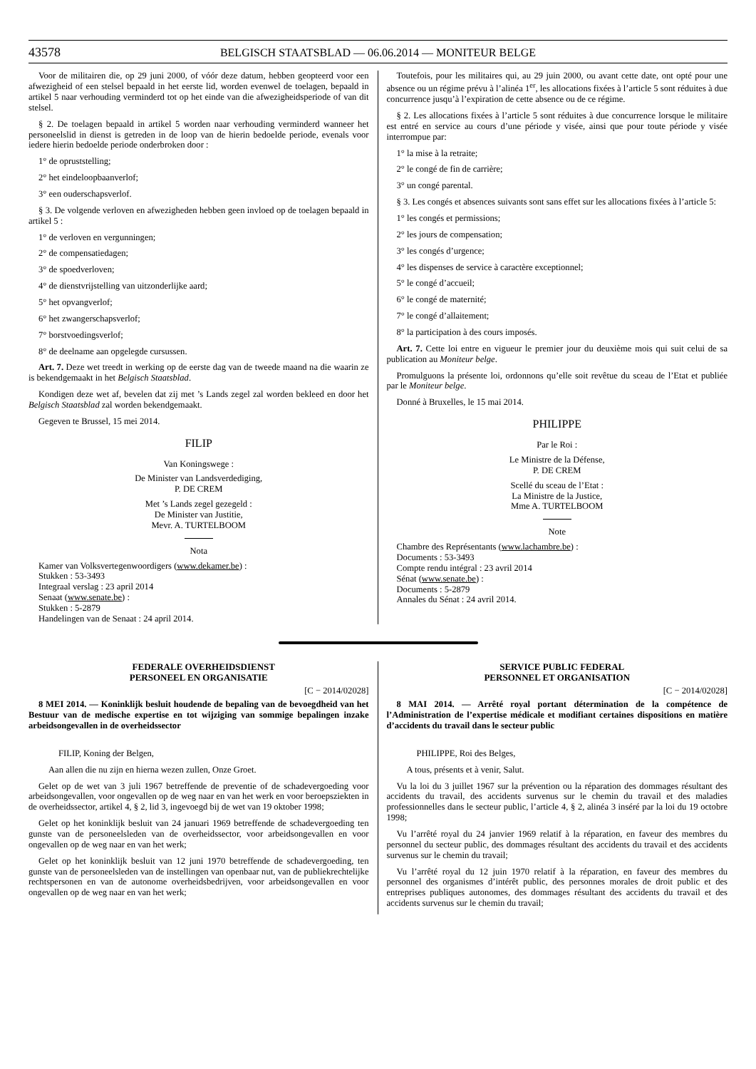43578 BELGISCH STAATSBLAD — 06.06.2014 — MONITEUR BELGE
Voor de militairen die, op 29 juni 2000, of vóór deze datum, hebben geopteerd voor een afwezigheid of een stelsel bepaald in het eerste lid, worden evenwel de toelagen, bepaald in artikel 5 naar verhouding verminderd tot op het einde van die afwezigheidsperiode of van dit stelsel.
§ 2. De toelagen bepaald in artikel 5 worden naar verhouding verminderd wanneer het personeelslid in dienst is getreden in de loop van de hierin bedoelde periode, evenals voor iedere hierin bedoelde periode onderbroken door :
1° de opruststelling;
2° het eindeloopbaanverlof;
3° een ouderschapsverlof.
§ 3. De volgende verloven en afwezigheden hebben geen invloed op de toelagen bepaald in artikel 5 :
1° de verloven en vergunningen;
2° de compensatiedagen;
3° de spoedverloven;
4° de dienstvrijstelling van uitzonderlijke aard;
5° het opvangverlof;
6° het zwangerschapsverlof;
7° borstvoedingsverlof;
8° de deelname aan opgelegde cursussen.
Art. 7. Deze wet treedt in werking op de eerste dag van de tweede maand na die waarin ze is bekendgemaakt in het Belgisch Staatsblad.
Kondigen deze wet af, bevelen dat zij met ’s Lands zegel zal worden bekleed en door het Belgisch Staatsblad zal worden bekendgemaakt.
Gegeven te Brussel, 15 mei 2014.
FILIP
Van Koningswege :
De Minister van Landsverdediging,
P. DE CREM
Met ’s Lands zegel gezegeld :
De Minister van Justitie,
Mevr. A. TURTELBOOM
Nota
Kamer van Volksvertegenwoordigers (www.dekamer.be) :
Stukken : 53-3493
Integraal verslag : 23 april 2014
Senaat (www.senate.be) :
Stukken : 5-2879
Handelingen van de Senaat : 24 april 2014.
Toutefois, pour les militaires qui, au 29 juin 2000, ou avant cette date, ont opté pour une absence ou un régime prévu à l’alinéa 1<sup>er</sup>, les allocations fixées à l’article 5 sont réduites à due concurrence jusqu’à l’expiration de cette absence ou de ce régime.
§ 2. Les allocations fixées à l’article 5 sont réduites à due concurrence lorsque le militaire est entré en service au cours d’une période y visée, ainsi que pour toute période y visée interrompue par:
1° la mise à la retraite;
2° le congé de fin de carrière;
3° un congé parental.
§ 3. Les congés et absences suivants sont sans effet sur les allocations fixées à l’article 5:
1° les congés et permissions;
2° les jours de compensation;
3° les congés d’urgence;
4° les dispenses de service à caractère exceptionnel;
5° le congé d’accueil;
6° le congé de maternité;
7° le congé d’allaitement;
8° la participation à des cours imposés.
Art. 7. Cette loi entre en vigueur le premier jour du deuxième mois qui suit celui de sa publication au Moniteur belge.
Promulguons la présente loi, ordonnons qu’elle soit revêtue du sceau de l’Etat et publiée par le Moniteur belge.
Donné à Bruxelles, le 15 mai 2014.
PHILIPPE
Par le Roi :
Le Ministre de la Défense,
P. DE CREM
Scellé du sceau de l’Etat :
La Ministre de la Justice,
Mme A. TURTELBOOM
Note
Chambre des Représentants (www.lachambre.be) :
Documents : 53-3493
Compte rendu intégral : 23 avril 2014
Sénat (www.senate.be) :
Documents : 5-2879
Annales du Sénat : 24 avril 2014.
FEDERALE OVERHEIDSDIENST
PERSONEEL EN ORGANISATIE
[C − 2014/02028]
8 MEI 2014. — Koninklijk besluit houdende de bepaling van de bevoegdheid van het Bestuur van de medische expertise en tot wijziging van sommige bepalingen inzake arbeidsongevallen in de overheidssector
FILIP, Koning der Belgen,
Aan allen die nu zijn en hierna wezen zullen, Onze Groet.
Gelet op de wet van 3 juli 1967 betreffende de preventie of de schadevergoeding voor arbeidsongevallen, voor ongevallen op de weg naar en van het werk en voor beroepsziekten in de overheidssector, artikel 4, § 2, lid 3, ingevoegd bij de wet van 19 oktober 1998;
Gelet op het koninklijk besluit van 24 januari 1969 betreffende de schadevergoeding ten gunste van de personeelsleden van de overheidssector, voor arbeidsongevallen en voor ongevallen op de weg naar en van het werk;
Gelet op het koninklijk besluit van 12 juni 1970 betreffende de schadevergoeding, ten gunste van de personeelsleden van de instellingen van openbaar nut, van de publiekrechtelijke rechtspersonen en van de autonome overheidsbedrijven, voor arbeidsongevallen en voor ongevallen op de weg naar en van het werk;
SERVICE PUBLIC FEDERAL
PERSONNEL ET ORGANISATION
[C − 2014/02028]
8 MAI 2014. — Arrêté royal portant détermination de la compétence de l’Administration de l’expertise médicale et modifiant certaines dispositions en matière d’accidents du travail dans le secteur public
PHILIPPE, Roi des Belges,
A tous, présents et à venir, Salut.
Vu la loi du 3 juillet 1967 sur la prévention ou la réparation des dommages résultant des accidents du travail, des accidents survenus sur le chemin du travail et des maladies professionnelles dans le secteur public, l’article 4, § 2, alinéa 3 inséré par la loi du 19 octobre 1998;
Vu l’arrêté royal du 24 janvier 1969 relatif à la réparation, en faveur des membres du personnel du secteur public, des dommages résultant des accidents du travail et des accidents survenus sur le chemin du travail;
Vu l’arrêté royal du 12 juin 1970 relatif à la réparation, en faveur des membres du personnel des organismes d’intérêt public, des personnes morales de droit public et des entreprises publiques autonomes, des dommages résultant des accidents du travail et des accidents survenus sur le chemin du travail;